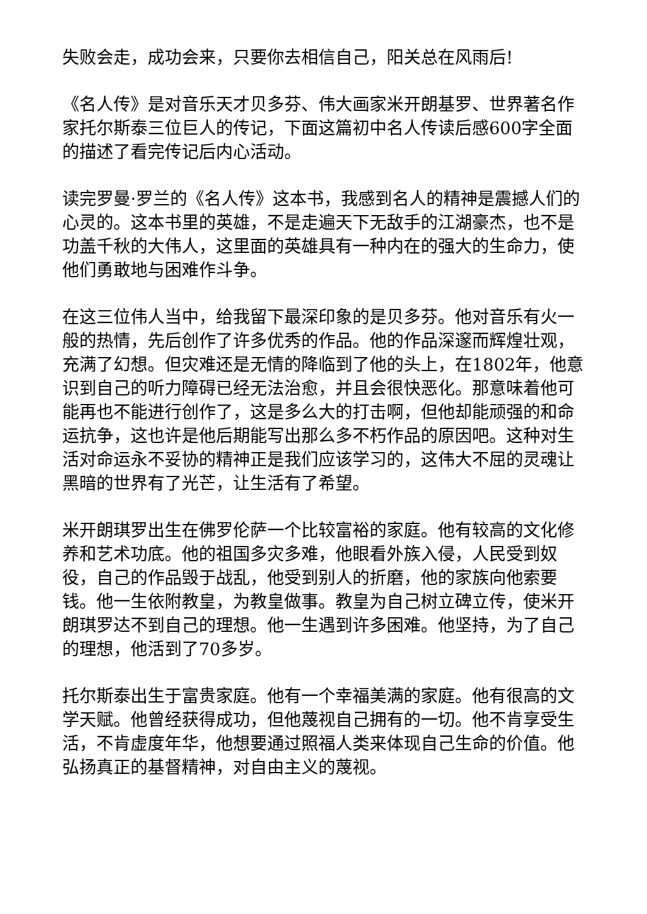失败会走，成功会来，只要你去相信自己，阳关总在风雨后!
《名人传》是对音乐天才贝多芬、伟大画家米开朗基罗、世界著名作家托尔斯泰三位巨人的传记，下面这篇初中名人传读后感600字全面的描述了看完传记后内心活动。
读完罗曼·罗兰的《名人传》这本书，我感到名人的精神是震撼人们的心灵的。这本书里的英雄，不是走遍天下无敌手的江湖豪杰，也不是功盖千秋的大伟人，这里面的英雄具有一种内在的强大的生命力，使他们勇敢地与困难作斗争。
在这三位伟人当中，给我留下最深印象的是贝多芬。他对音乐有火一般的热情，先后创作了许多优秀的作品。他的作品深邃而辉煌壮观，充满了幻想。但灾难还是无情的降临到了他的头上，在1802年，他意识到自己的听力障碍已经无法治愈，并且会很快恶化。那意味着他可能再也不能进行创作了，这是多么大的打击啊，但他却能顽强的和命运抗争，这也许是他后期能写出那么多不朽作品的原因吧。这种对生活对命运永不妥协的精神正是我们应该学习的，这伟大不屈的灵魂让黑暗的世界有了光芒，让生活有了希望。
米开朗琪罗出生在佛罗伦萨一个比较富裕的家庭。他有较高的文化修养和艺术功底。他的祖国多灾多难，他眼看外族入侵，人民受到奴役，自己的作品毁于战乱，他受到别人的折磨，他的家族向他索要钱。他一生依附教皇，为教皇做事。教皇为自己树立碑立传，使米开朗琪罗达不到自己的理想。他一生遇到许多困难。他坚持，为了自己的理想，他活到了70多岁。
托尔斯泰出生于富贵家庭。他有一个幸福美满的家庭。他有很高的文学天赋。他曾经获得成功，但他蔑视自己拥有的一切。他不肯享受生活，不肯虚度年华，他想要通过照福人类来体现自己生命的价值。他弘扬真正的基督精神，对自由主义的蔑视。